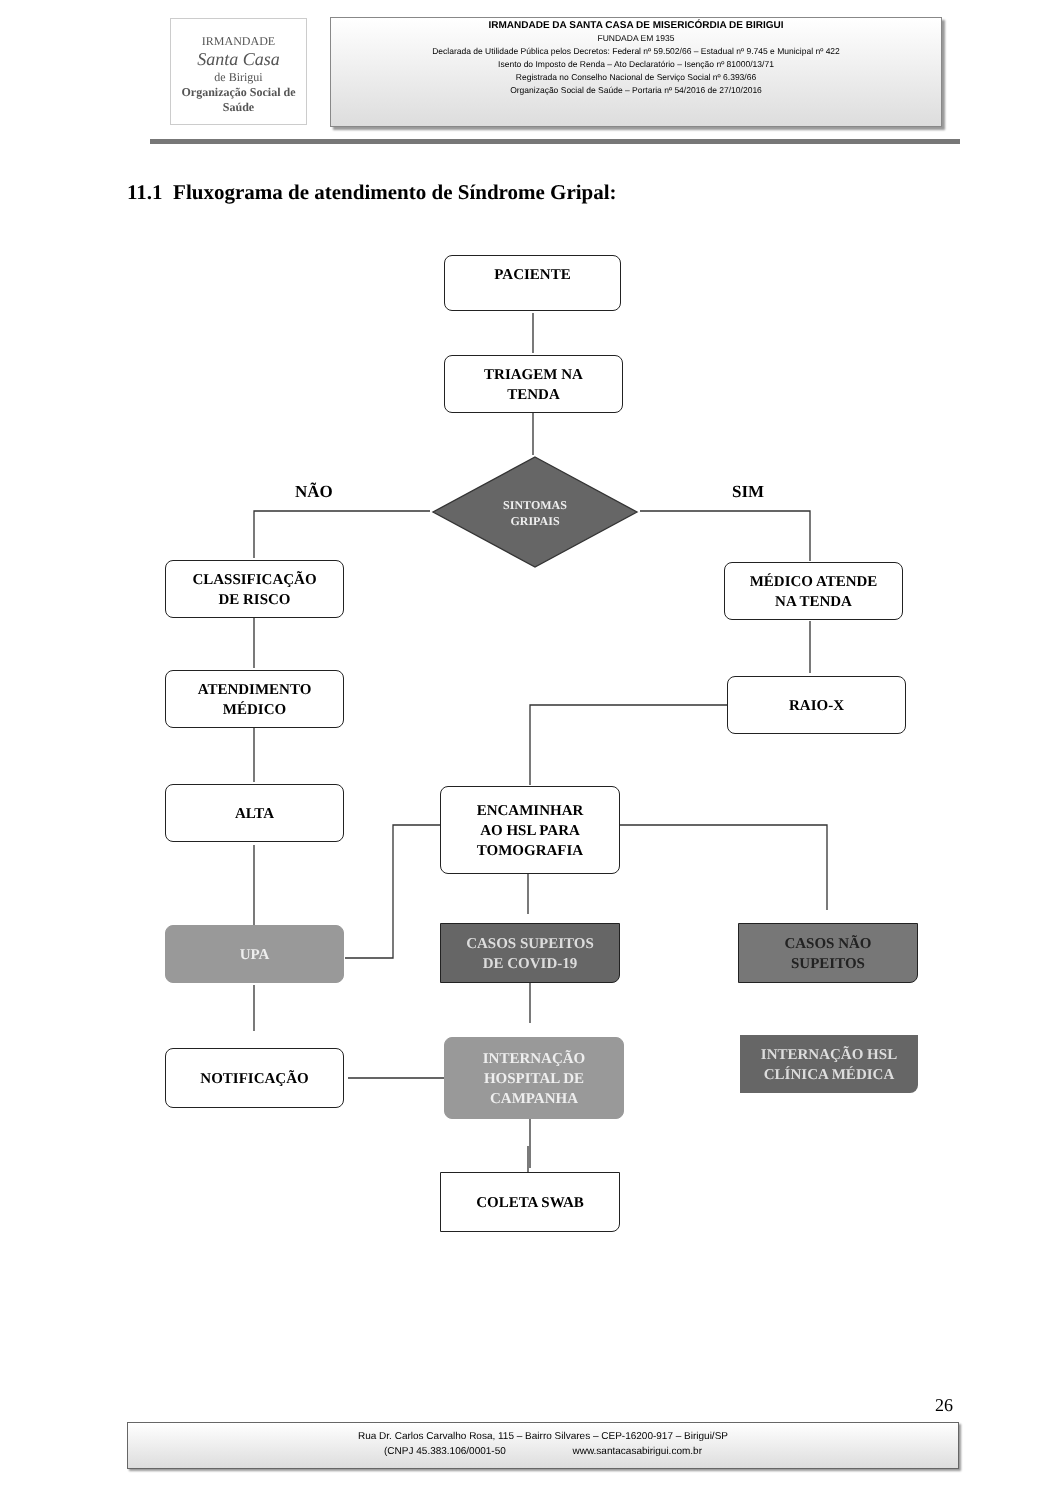IRMANDADE
Santa Casa
de Birigui
Organização Social de Saúde
IRMANDADE DA SANTA CASA DE MISERICÓRDIA DE BIRIGUI
FUNDADA EM 1935
Declarada de Utilidade Pública pelos Decretos: Federal nº 59.502/66 – Estadual nº 9.745 e Municipal nº 422
Isento do Imposto de Renda – Ato Declaratório – Isenção nº 81000/13/71
Registrada no Conselho Nacional de Serviço Social nº 6.393/66
Organização Social de Saúde – Portaria nº 54/2016 de 27/10/2016
11.1 Fluxograma de atendimento de Síndrome Gripal:
PACIENTE
TRIAGEM NA
TENDA
NÃO SIM
SINTOMAS
GRIPAIS
CLASSIFICAÇÃO
DE RISCO
MÉDICO ATENDE
NA TENDA
ATENDIMENTO
MÉDICO
RAIO-X
ALTA
ENCAMINHAR
AO HSL PARA
TOMOGRAFIA
UPA
CASOS SUPEITOS
DE COVID-19
CASOS NÃO
SUPEITOS
NOTIFICAÇÃO
INTERNAÇÃO
HOSPITAL DE
CAMPANHA
INTERNAÇÃO HSL
CLÍNICA MÉDICA
COLETA SWAB
26
Rua Dr. Carlos Carvalho Rosa, 115 – Bairro Silvares – CEP-16200-917 – Birigui/SP
(CNPJ 45.383.106/0001-50 www.santacasabirigui.com.br